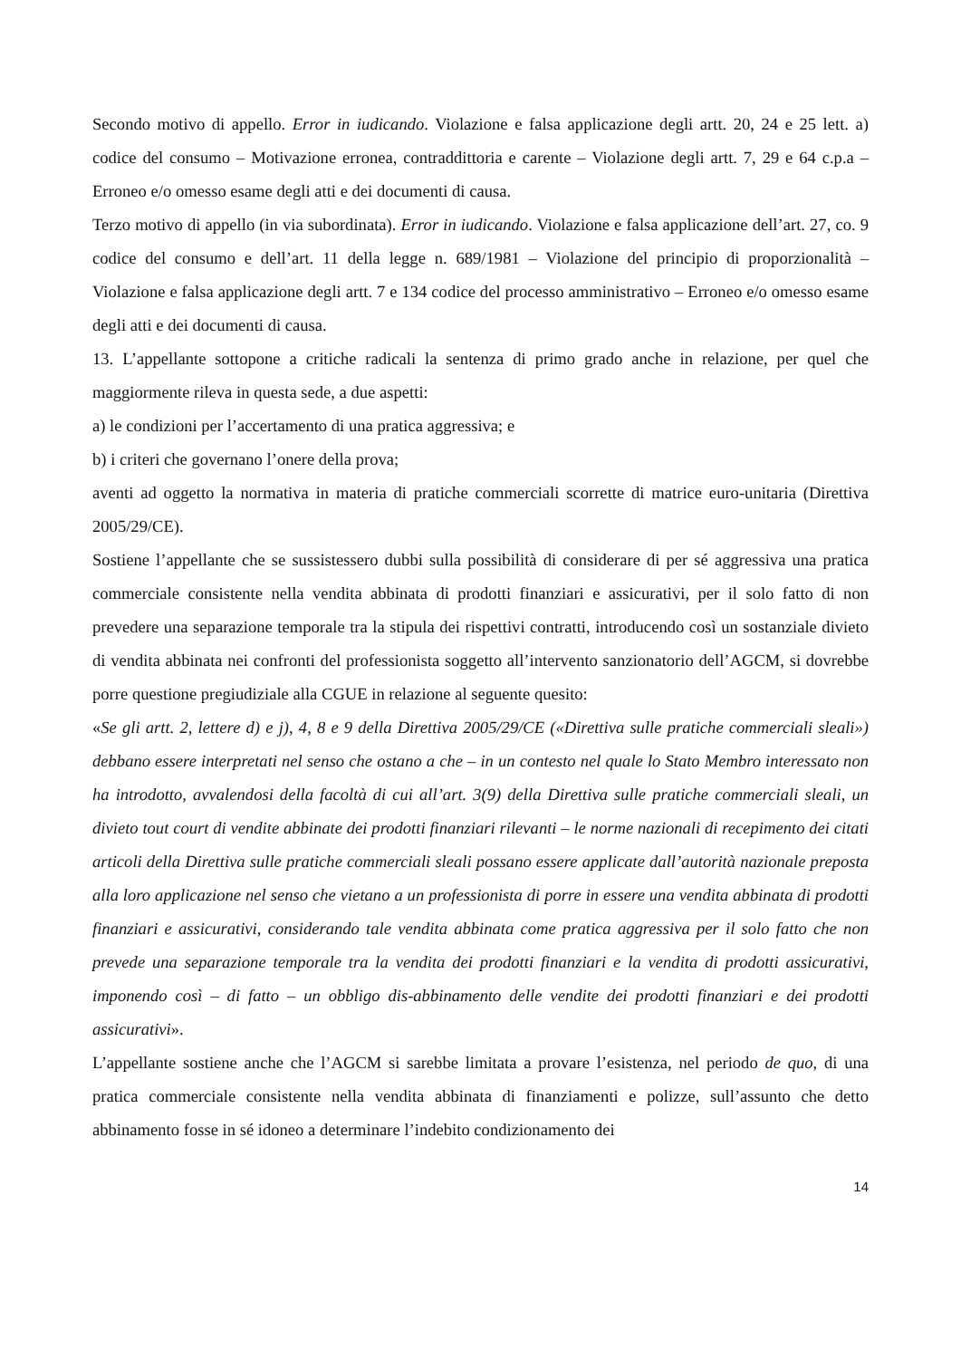Secondo motivo di appello. Error in iudicando. Violazione e falsa applicazione degli artt. 20, 24 e 25 lett. a) codice del consumo – Motivazione erronea, contraddittoria e carente – Violazione degli artt. 7, 29 e 64 c.p.a – Erroneo e/o omesso esame degli atti e dei documenti di causa.
Terzo motivo di appello (in via subordinata). Error in iudicando. Violazione e falsa applicazione dell’art. 27, co. 9 codice del consumo e dell’art. 11 della legge n. 689/1981 – Violazione del principio di proporzionalità – Violazione e falsa applicazione degli artt. 7 e 134 codice del processo amministrativo – Erroneo e/o omesso esame degli atti e dei documenti di causa.
13. L’appellante sottopone a critiche radicali la sentenza di primo grado anche in relazione, per quel che maggiormente rileva in questa sede, a due aspetti:
a) le condizioni per l’accertamento di una pratica aggressiva; e
b) i criteri che governano l’onere della prova;
aventi ad oggetto la normativa in materia di pratiche commerciali scorrette di matrice euro-unitaria (Direttiva 2005/29/CE).
Sostiene l’appellante che se sussistessero dubbi sulla possibilità di considerare di per sé aggressiva una pratica commerciale consistente nella vendita abbinata di prodotti finanziari e assicurativi, per il solo fatto di non prevedere una separazione temporale tra la stipula dei rispettivi contratti, introducendo così un sostanziale divieto di vendita abbinata nei confronti del professionista soggetto all’intervento sanzionatorio dell’AGCM, si dovrebbe porre questione pregiudiziale alla CGUE in relazione al seguente quesito:
«Se gli artt. 2, lettere d) e j), 4, 8 e 9 della Direttiva 2005/29/CE («Direttiva sulle pratiche commerciali sleali») debbano essere interpretati nel senso che ostano a che – in un contesto nel quale lo Stato Membro interessato non ha introdotto, avvalendosi della facoltà di cui all’art. 3(9) della Direttiva sulle pratiche commerciali sleali, un divieto tout court di vendite abbinate dei prodotti finanziari rilevanti – le norme nazionali di recepimento dei citati articoli della Direttiva sulle pratiche commerciali sleali possano essere applicate dall’autorità nazionale preposta alla loro applicazione nel senso che vietano a un professionista di porre in essere una vendita abbinata di prodotti finanziari e assicurativi, considerando tale vendita abbinata come pratica aggressiva per il solo fatto che non prevede una separazione temporale tra la vendita dei prodotti finanziari e la vendita di prodotti assicurativi, imponendo così – di fatto – un obbligo dis-abbinamento delle vendite dei prodotti finanziari e dei prodotti assicurativi».
L’appellante sostiene anche che l’AGCM si sarebbe limitata a provare l’esistenza, nel periodo de quo, di una pratica commerciale consistente nella vendita abbinata di finanziamenti e polizze, sull’assunto che detto abbinamento fosse in sé idoneo a determinare l’indebito condizionamento dei
14